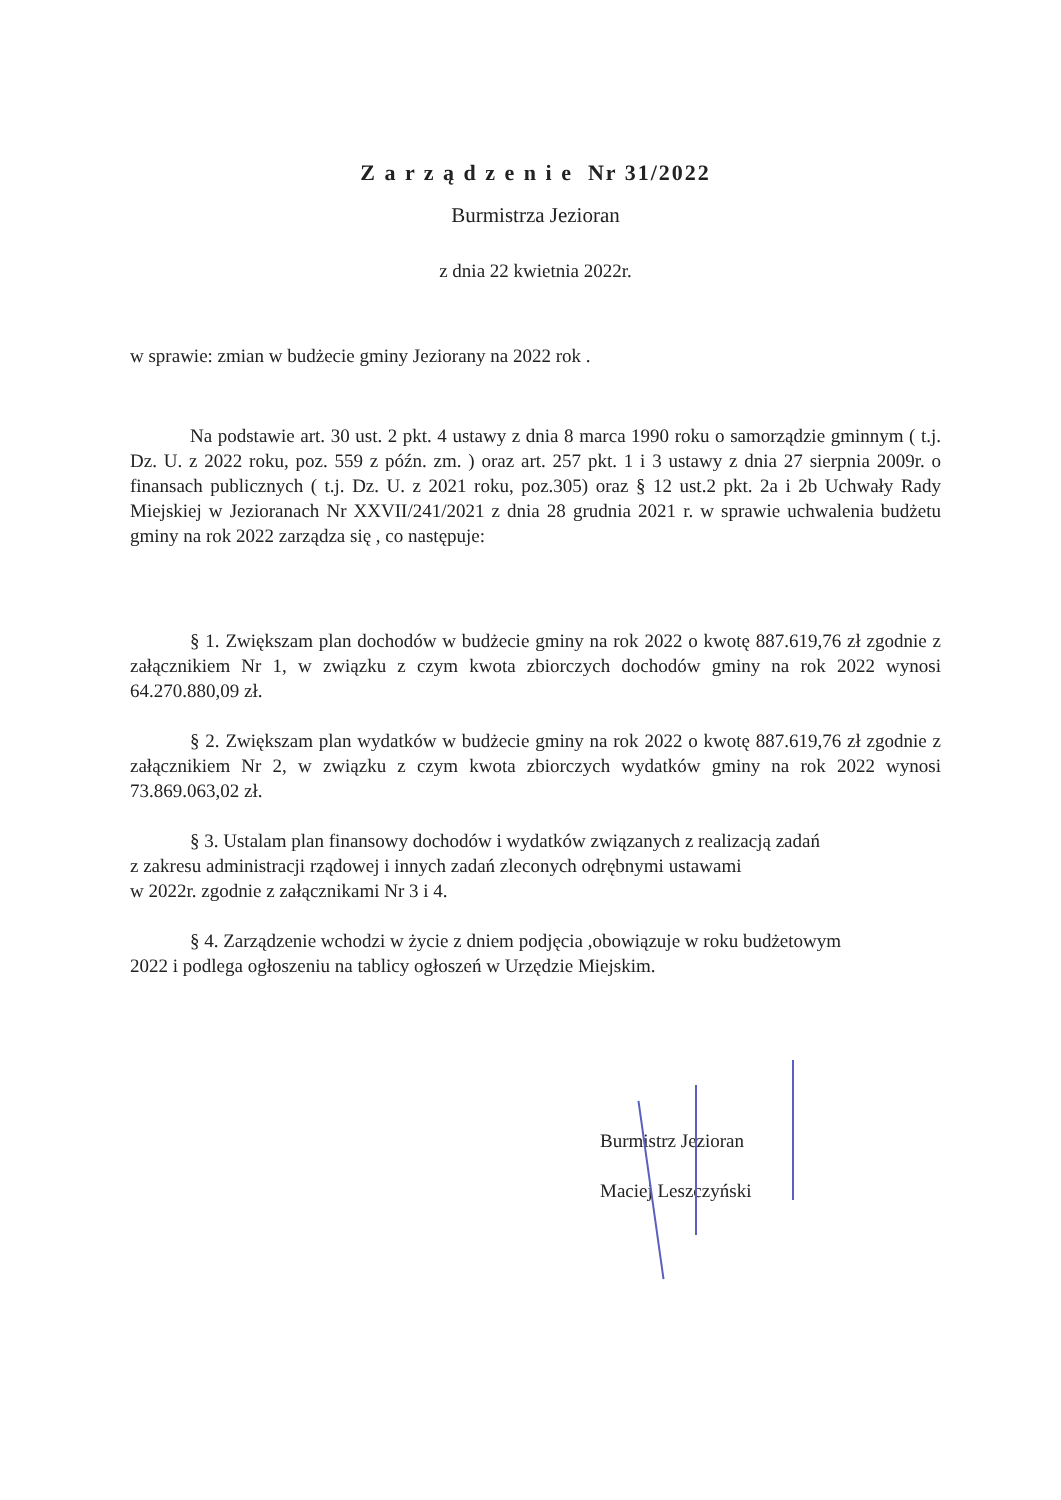Z a r z ą d z e n i e Nr 31/2022
Burmistrza Jezioran
z dnia 22 kwietnia 2022r.
w sprawie: zmian w budżecie gminy Jeziorany na 2022 rok .
Na podstawie art. 30 ust. 2 pkt. 4 ustawy z dnia 8 marca 1990 roku o samorządzie gminnym ( t.j. Dz. U. z 2022 roku, poz. 559 z późn. zm. ) oraz art. 257 pkt. 1 i 3 ustawy z dnia 27 sierpnia 2009r. o finansach publicznych ( t.j. Dz. U. z 2021 roku, poz.305) oraz § 12 ust.2 pkt. 2a i 2b Uchwały Rady Miejskiej w Jezioranach Nr XXVII/241/2021 z dnia 28 grudnia 2021 r. w sprawie uchwalenia budżetu gminy na rok 2022 zarządza się , co następuje:
§ 1. Zwiększam plan dochodów w budżecie gminy na rok 2022 o kwotę 887.619,76 zł zgodnie z załącznikiem Nr 1, w związku z czym kwota zbiorczych dochodów gminy na rok 2022 wynosi 64.270.880,09 zł.
§ 2. Zwiększam plan wydatków w budżecie gminy na rok 2022 o kwotę 887.619,76 zł zgodnie z załącznikiem Nr 2, w związku z czym kwota zbiorczych wydatków gminy na rok 2022 wynosi 73.869.063,02 zł.
§ 3. Ustalam plan finansowy dochodów i wydatków związanych z realizacją zadań
z zakresu administracji rządowej i innych zadań zleconych odrębnymi ustawami
w 2022r. zgodnie z załącznikami Nr 3 i 4.
§ 4. Zarządzenie wchodzi w życie z dniem podjęcia ,obowiązuje w roku budżetowym
2022 i podlega ogłoszeniu na tablicy ogłoszeń w Urzędzie Miejskim.
Burmistrz Jezioran
Maciej Leszczyński